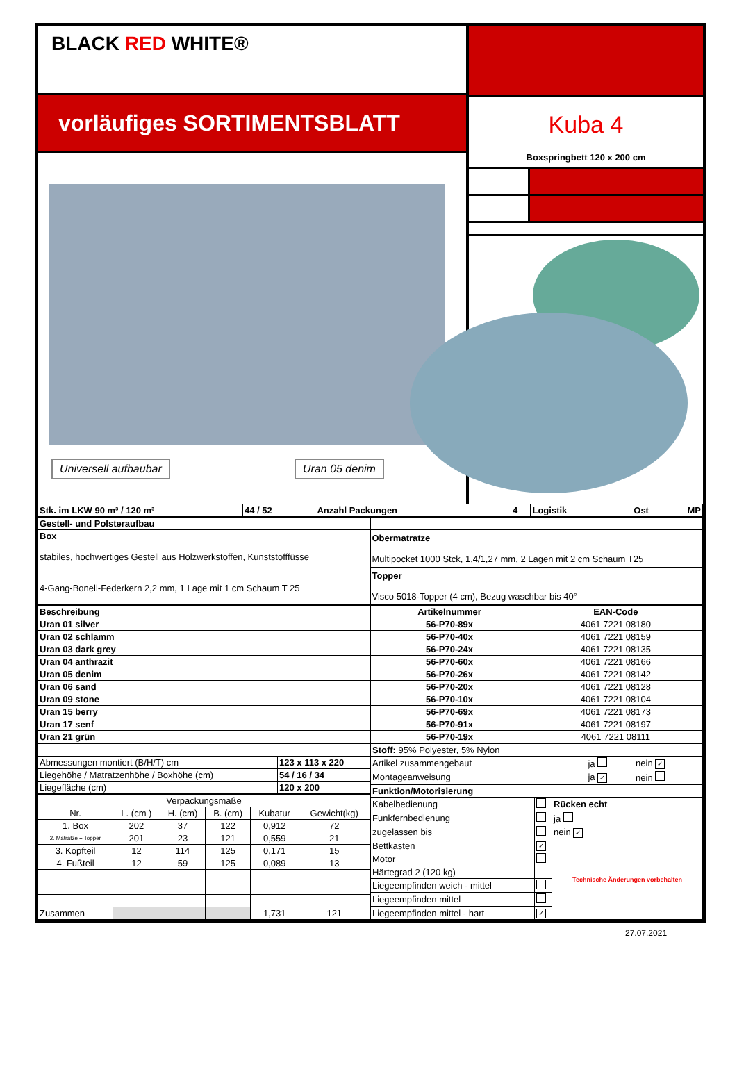BLACK RED WHITE®
vorläufiges SORTIMENTSBLATT
Universell aufbaubar Uran 05 denim
Kuba 4
Boxspringbett 120 x 200 cm
| Stk. im LKW 90 m³ / 120 m³ | 44 / 52 | Anzahl Packungen | 4 | Logistik | Ost | MP |
| Gestell- und Polsteraufbau | |
| Box stabiles, hochwertiges Gestell aus Holzwerkstoffen, Kunststofffüsse 4-Gang-Bonell-Federkern 2,2 mm, 1 Lage mit 1 cm Schaum T 25 | Obermatratze Multipocket 1000 Stck, 1,4/1,27 mm, 2 Lagen mit 2 cm Schaum T25 |
| | Topper Visco 5018-Topper (4 cm), Bezug waschbar bis 40° |
| Beschreibung | Artikelnummer | EAN-Code |
| --- | --- | --- |
| Uran 01 silver | 56-P70-89x | 4061 7221 08180 |
| Uran 02 schlamm | 56-P70-40x | 4061 7221 08159 |
| Uran 03 dark grey | 56-P70-24x | 4061 7221 08135 |
| Uran 04 anthrazit | 56-P70-60x | 4061 7221 08166 |
| Uran 05 denim | 56-P70-26x | 4061 7221 08142 |
| Uran 06 sand | 56-P70-20x | 4061 7221 08128 |
| Uran 09 stone | 56-P70-10x | 4061 7221 08104 |
| Uran 15 berry | 56-P70-69x | 4061 7221 08173 |
| Uran 17 senf | 56-P70-91x | 4061 7221 08197 |
| Uran 21 grün | 56-P70-19x | 4061 7221 08111 |
| Abmessungen montiert (B/H/T) cm | 123 x 113 x 220 |
| Liegehöhe / Matratzenhöhe / Boxhöhe (cm) | 54 / 16 / 34 |
| Liegefläche (cm) | 120 x 200 |
| Verpackungsmaße | | | | | |
| Nr. | L. (cm ) | H. (cm) | B. (cm) | Kubatur | Gewicht(kg) |
| 1. Box | 202 | 37 | 122 | 0,912 | 72 |
| 2. Matratze + Topper | 201 | 23 | 121 | 0,559 | 21 |
| 3. Kopfteil | 12 | 114 | 125 | 0,171 | 15 |
| 4. Fußteil | 12 | 59 | 125 | 0,089 | 13 |
| Zusammen | | | | 1,731 | 121 |
| Stoff: 95% Polyester, 5% Nylon | | |
| Artikel zusammengebaut | ja | nein ✓ |
| Montageanweisung | ja ✓ | nein |
| Funktion/Motorisierung | | |
| Kabelbedienung | | Rücken echt |
| Funkfernbedienung | | ja |
| zugelassen bis | | nein ✓ |
| Bettkasten | ✓ | Technische Änderungen vorbehalten |
| Motor | | |
| Härtegrad 2 (120 kg) | | |
| Liegeempfinden weich - mittel | | |
| Liegeempfinden mittel | | |
| Liegeempfinden mittel - hart | ✓ | |
27.07.2021